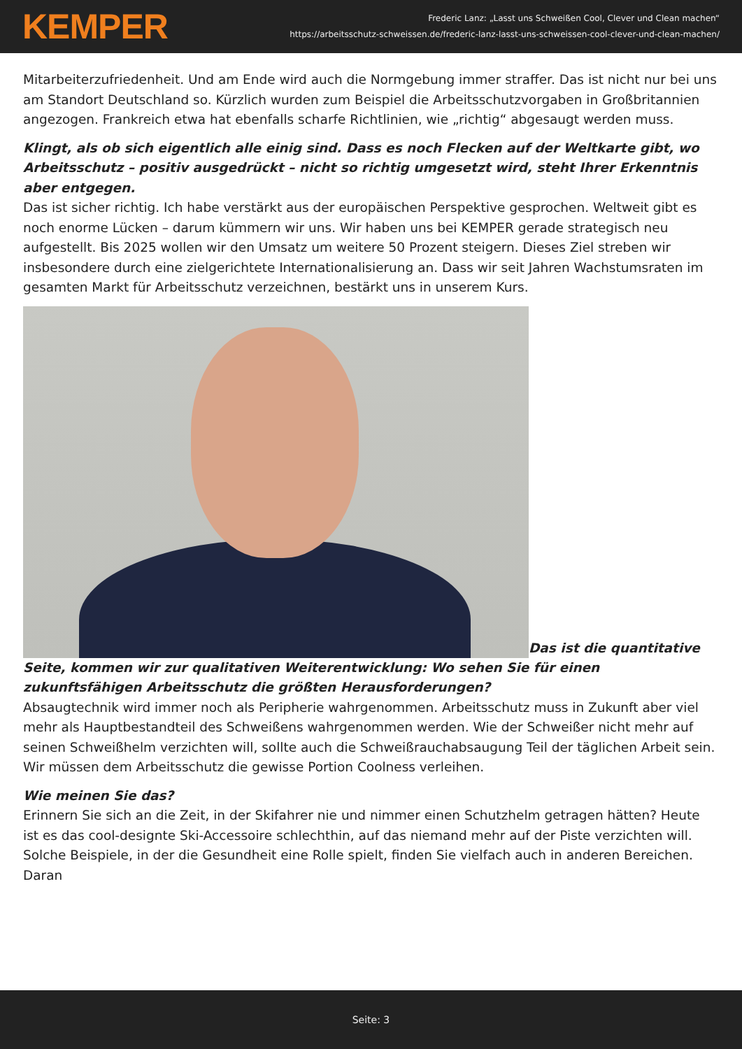KEMPER
Frederic Lanz: „Lasst uns Schweißen Cool, Clever und Clean machen“
https://arbeitsschutz-schweissen.de/frederic-lanz-lasst-uns-schweissen-cool-clever-und-clean-machen/
Mitarbeiterzufriedenheit. Und am Ende wird auch die Normgebung immer straffer. Das ist nicht nur bei uns am Standort Deutschland so. Kürzlich wurden zum Beispiel die Arbeitsschutzvorgaben in Großbritannien angezogen. Frankreich etwa hat ebenfalls scharfe Richtlinien, wie „richtig“ abgesaugt werden muss.
Klingt, als ob sich eigentlich alle einig sind. Dass es noch Flecken auf der Weltkarte gibt, wo Arbeitsschutz – positiv ausgedrückt – nicht so richtig umgesetzt wird, steht Ihrer Erkenntnis aber entgegen.
Das ist sicher richtig. Ich habe verstärkt aus der europäischen Perspektive gesprochen. Weltweit gibt es noch enorme Lücken – darum kümmern wir uns. Wir haben uns bei KEMPER gerade strategisch neu aufgestellt. Bis 2025 wollen wir den Umsatz um weitere 50 Prozent steigern. Dieses Ziel streben wir insbesondere durch eine zielgerichtete Internationalisierung an. Dass wir seit Jahren Wachstumsraten im gesamten Markt für Arbeitsschutz verzeichnen, bestärkt uns in unserem Kurs.
Das ist die quantitative Seite, kommen wir zur qualitativen Weiterentwicklung: Wo sehen Sie für einen zukunftsfähigen Arbeitsschutz die größten Herausforderungen?
Absaugtechnik wird immer noch als Peripherie wahrgenommen. Arbeitsschutz muss in Zukunft aber viel mehr als Hauptbestandteil des Schweißens wahrgenommen werden. Wie der Schweißer nicht mehr auf seinen Schweißhelm verzichten will, sollte auch die Schweißrauchabsaugung Teil der täglichen Arbeit sein. Wir müssen dem Arbeitsschutz die gewisse Portion Coolness verleihen.
Wie meinen Sie das?
Erinnern Sie sich an die Zeit, in der Skifahrer nie und nimmer einen Schutzhelm getragen hätten? Heute ist es das cool-designte Ski-Accessoire schlechthin, auf das niemand mehr auf der Piste verzichten will. Solche Beispiele, in der die Gesundheit eine Rolle spielt, finden Sie vielfach auch in anderen Bereichen. Daran
Seite: 3